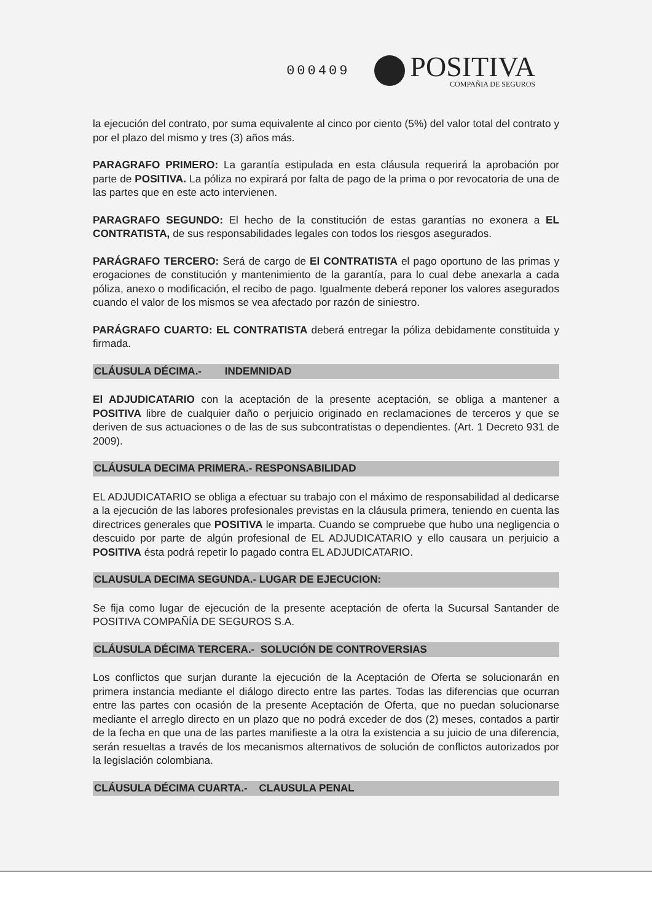000409
POSITIVA
COMPAÑIA DE SEGUROS
la ejecución del contrato, por suma equivalente al cinco por ciento (5%) del valor total del contrato y por el plazo del mismo y tres (3) años más.
PARAGRAFO PRIMERO: La garantía estipulada en esta cláusula requerirá la aprobación por parte de POSITIVA. La póliza no expirará por falta de pago de la prima o por revocatoria de una de las partes que en este acto intervienen.
PARAGRAFO SEGUNDO: El hecho de la constitución de estas garantías no exonera a EL CONTRATISTA, de sus responsabilidades legales con todos los riesgos asegurados.
PARÁGRAFO TERCERO: Será de cargo de El CONTRATISTA el pago oportuno de las primas y erogaciones de constitución y mantenimiento de la garantía, para lo cual debe anexarla a cada póliza, anexo o modificación, el recibo de pago. Igualmente deberá reponer los valores asegurados cuando el valor de los mismos se vea afectado por razón de siniestro.
PARÁGRAFO CUARTO: EL CONTRATISTA deberá entregar la póliza debidamente constituida y firmada.
CLÁUSULA DÉCIMA.- INDEMNIDAD
El ADJUDICATARIO con la aceptación de la presente aceptación, se obliga a mantener a POSITIVA libre de cualquier daño o perjuicio originado en reclamaciones de terceros y que se deriven de sus actuaciones o de las de sus subcontratistas o dependientes. (Art. 1 Decreto 931 de 2009).
CLÁUSULA DECIMA PRIMERA.- RESPONSABILIDAD
EL ADJUDICATARIO se obliga a efectuar su trabajo con el máximo de responsabilidad al dedicarse a la ejecución de las labores profesionales previstas en la cláusula primera, teniendo en cuenta las directrices generales que POSITIVA le imparta. Cuando se compruebe que hubo una negligencia o descuido por parte de algún profesional de EL ADJUDICATARIO y ello causara un perjuicio a POSITIVA ésta podrá repetir lo pagado contra EL ADJUDICATARIO.
CLAUSULA DECIMA SEGUNDA.- LUGAR DE EJECUCION:
Se fija como lugar de ejecución de la presente aceptación de oferta la Sucursal Santander de POSITIVA COMPAÑÍA DE SEGUROS S.A.
CLÁUSULA DÉCIMA TERCERA.- SOLUCIÓN DE CONTROVERSIAS
Los conflictos que surjan durante la ejecución de la Aceptación de Oferta se solucionarán en primera instancia mediante el diálogo directo entre las partes. Todas las diferencias que ocurran entre las partes con ocasión de la presente Aceptación de Oferta, que no puedan solucionarse mediante el arreglo directo en un plazo que no podrá exceder de dos (2) meses, contados a partir de la fecha en que una de las partes manifieste a la otra la existencia a su juicio de una diferencia, serán resueltas a través de los mecanismos alternativos de solución de conflictos autorizados por la legislación colombiana.
CLÁUSULA DÉCIMA CUARTA.- CLAUSULA PENAL